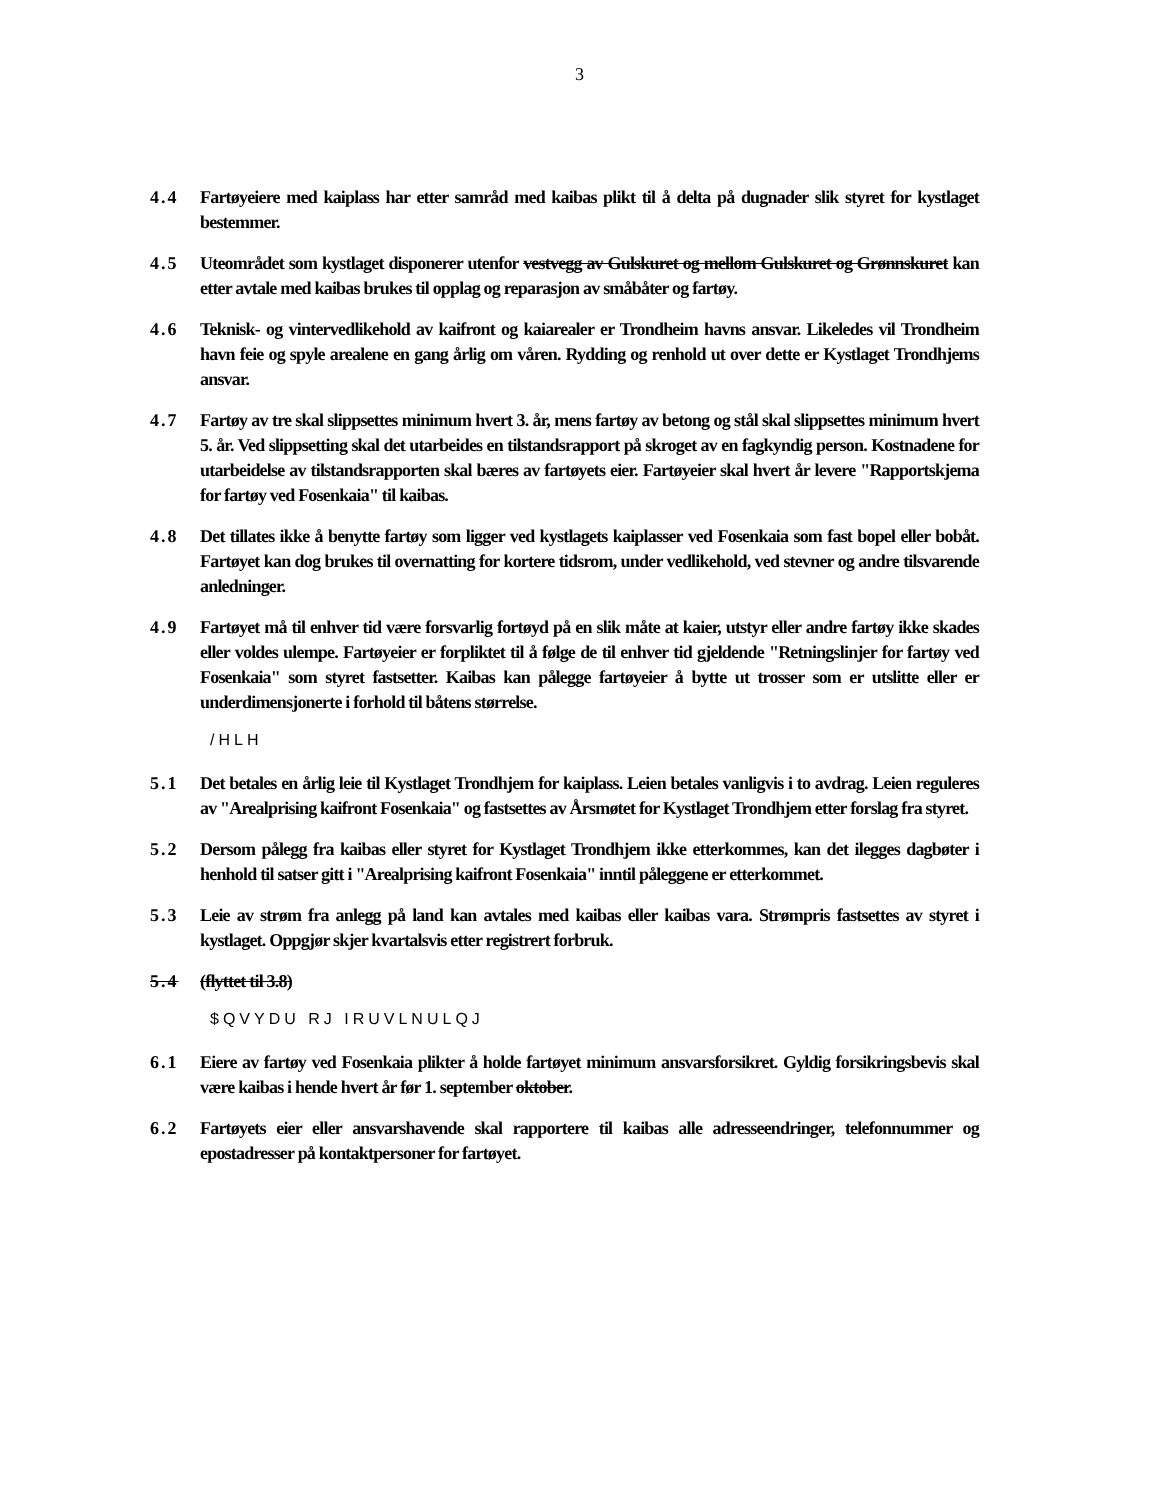3
4.4 Fartøyeiere med kaiplass har etter samråd med kaibas plikt til å delta på dugnader slik styret for kystlaget bestemmer.
4.5 Uteområdet som kystlaget disponerer utenfor vestvegg av Gulskuret og mellom Gulskuret og Grønnskuret kan etter avtale med kaibas brukes til opplag og reparasjon av småbåter og fartøy.
4.6 Teknisk- og vintervedlikehold av kaifront og kaiarealer er Trondheim havns ansvar. Likeledes vil Trondheim havn feie og spyle arealene en gang årlig om våren. Rydding og renhold ut over dette er Kystlaget Trondhjems ansvar.
4.7 Fartøy av tre skal slippsettes minimum hvert 3. år, mens fartøy av betong og stål skal slippsettes minimum hvert 5. år. Ved slippsetting skal det utarbeides en tilstandsrapport på skroget av en fagkyndig person. Kostnadene for utarbeidelse av tilstandsrapporten skal bæres av fartøyets eier. Fartøyeier skal hvert år levere "Rapportskjema for fartøy ved Fosenkaia" til kaibas.
4.8 Det tillates ikke å benytte fartøy som ligger ved kystlagets kaiplasser ved Fosenkaia som fast bopel eller bobåt. Fartøyet kan dog brukes til overnatting for kortere tidsrom, under vedlikehold, ved stevner og andre tilsvarende anledninger.
4.9 Fartøyet må til enhver tid være forsvarlig fortøyd på en slik måte at kaier, utstyr eller andre fartøy ikke skades eller voldes ulempe. Fartøyeier er forpliktet til å følge de til enhver tid gjeldende "Retningslinjer for fartøy ved Fosenkaia" som styret fastsetter. Kaibas kan pålegge fartøyeier å bytte ut trosser som er utslitte eller er underdimensjonerte i forhold til båtens størrelse.
/HLH
5.1 Det betales en årlig leie til Kystlaget Trondhjem for kaiplass. Leien betales vanligvis i to avdrag. Leien reguleres av "Arealprising kaifront Fosenkaia" og fastsettes av Årsmøtet for Kystlaget Trondhjem etter forslag fra styret.
5.2 Dersom pålegg fra kaibas eller styret for Kystlaget Trondhjem ikke etterkommes, kan det ilegges dagbøter i henhold til satser gitt i "Arealprising kaifront Fosenkaia" inntil påleggene er etterkommet.
5.3 Leie av strøm fra anlegg på land kan avtales med kaibas eller kaibas vara. Strømpris fastsettes av styret i kystlaget. Oppgjør skjer kvartalsvis etter registrert forbruk.
5.4 (flyttet til 3.8)
$QVYDU RJ IRUVLNULQJ
6.1 Eiere av fartøy ved Fosenkaia plikter å holde fartøyet minimum ansvarsforsikret. Gyldig forsikringsbevis skal være kaibas i hende hvert år før 1. september oktober.
6.2 Fartøyets eier eller ansvarshavende skal rapportere til kaibas alle adresseendringer, telefonnummer og epostadresser på kontaktpersoner for fartøyet.